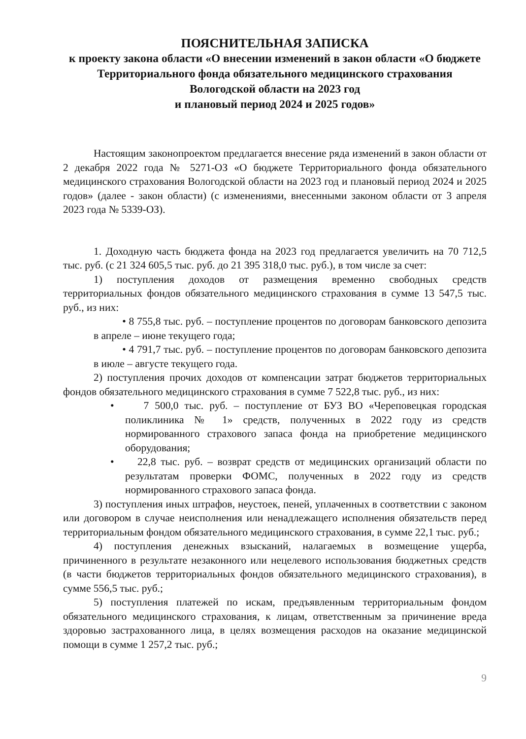ПОЯСНИТЕЛЬНАЯ ЗАПИСКА
к проекту закона области «О внесении изменений в закон области «О бюджете Территориального фонда обязательного медицинского страхования Вологодской области на 2023 год
и плановый период 2024 и 2025 годов»
Настоящим законопроектом предлагается внесение ряда изменений в закон области от 2 декабря 2022 года № 5271-ОЗ «О бюджете Территориального фонда обязательного медицинского страхования Вологодской области на 2023 год и плановый период 2024 и 2025 годов» (далее - закон области) (с изменениями, внесенными законом области от 3 апреля 2023 года № 5339-ОЗ).
1. Доходную часть бюджета фонда на 2023 год предлагается увеличить на 70 712,5 тыс. руб. (с 21 324 605,5 тыс. руб. до 21 395 318,0 тыс. руб.), в том числе за счет:
1) поступления доходов от размещения временно свободных средств территориальных фондов обязательного медицинского страхования в сумме 13 547,5 тыс. руб., из них:
• 8 755,8 тыс. руб. – поступление процентов по договорам банковского депозита в апреле – июне текущего года;
• 4 791,7 тыс. руб. – поступление процентов по договорам банковского депозита в июле – августе текущего года.
2) поступления прочих доходов от компенсации затрат бюджетов территориальных фондов обязательного медицинского страхования в сумме 7 522,8 тыс. руб., из них:
• 7 500,0 тыс. руб. – поступление от БУЗ ВО «Череповецкая городская поликлиника № 1» средств, полученных в 2022 году из средств нормированного страхового запаса фонда на приобретение медицинского оборудования;
• 22,8 тыс. руб. – возврат средств от медицинских организаций области по результатам проверки ФОМС, полученных в 2022 году из средств нормированного страхового запаса фонда.
3) поступления иных штрафов, неустоек, пеней, уплаченных в соответствии с законом или договором в случае неисполнения или ненадлежащего исполнения обязательств перед территориальным фондом обязательного медицинского страхования, в сумме 22,1 тыс. руб.;
4) поступления денежных взысканий, налагаемых в возмещение ущерба, причиненного в результате незаконного или нецелевого использования бюджетных средств (в части бюджетов территориальных фондов обязательного медицинского страхования), в сумме 556,5 тыс. руб.;
5) поступления платежей по искам, предъявленным территориальным фондом обязательного медицинского страхования, к лицам, ответственным за причинение вреда здоровью застрахованного лица, в целях возмещения расходов на оказание медицинской помощи в сумме 1 257,2 тыс. руб.;
9